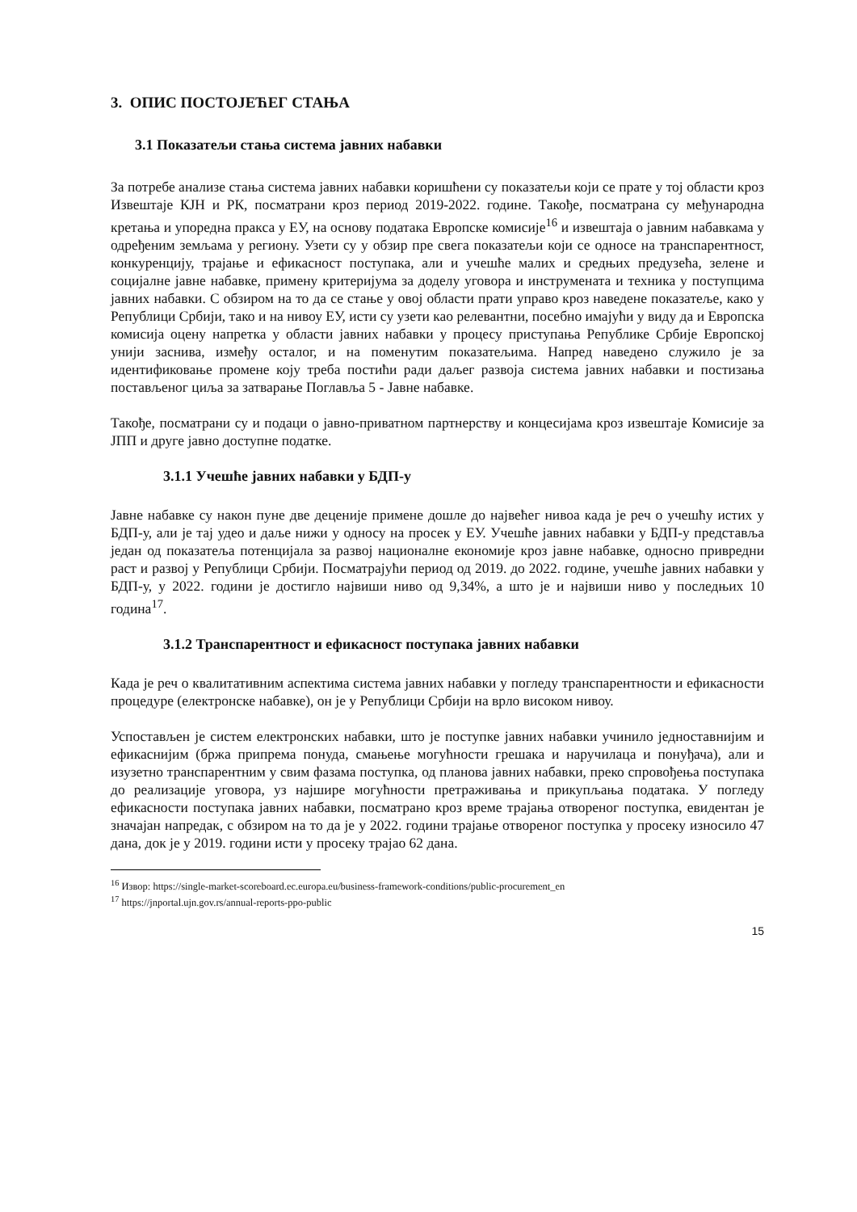3. ОПИС ПОСТОЈЕЋЕГ СТАЊА
3.1 Показатељи стања система јавних набавки
За потребе анализе стања система јавних набавки коришћени су показатељи који се прате у тој области кроз Извештаје КЈН и РК, посматрани кроз период 2019-2022. године. Такође, посматрана су међународна кретања и упоредна пракса у ЕУ, на основу података Европске комисије<sup>16</sup> и извештаја о јавним набавкама у одређеним земљама у региону. Узети су у обзир пре свега показатељи који се односе на транспарентност, конкуренцију, трајање и ефикасност поступака, али и учешће малих и средњих предузећа, зелене и социјалне јавне набавке, примену критеријума за доделу уговора и инструмената и техника у поступцима јавних набавки. С обзиром на то да се стање у овој области прати управо кроз наведене показатеље, како у Републици Србији, тако и на нивоу ЕУ, исти су узети као релевантни, посебно имајући у виду да и Европска комисија оцену напретка у области јавних набавки у процесу приступања Републике Србије Европској унији заснива, између осталог, и на поменутим показатељима. Напред наведено служило је за идентификовање промене коју треба постићи ради даљег развоја система јавних набавки и постизања постављеног циља за затварање Поглавља 5 - Јавне набавке.
Такође, посматрани су и подаци о јавно-приватном партнерству и концесијама кроз извештаје Комисије за ЈПП и друге јавно доступне податке.
3.1.1 Учешће јавних набавки у БДП-у
Јавне набавке су након пуне две деценије примене дошле до највећег нивоа када је реч о учешћу истих у БДП-у, али је тај удео и даље нижи у односу на просек у ЕУ. Учешће јавних набавки у БДП-у представља један од показатеља потенцијала за развој националне економије кроз јавне набавке, односно привредни раст и развој у Републици Србији. Посматрајући период од 2019. до 2022. године, учешће јавних набавки у БДП-у, у 2022. години је достигло највиши ниво од 9,34%, а што је и највиши ниво у последњих 10 година<sup>17</sup>.
3.1.2 Транспарентност и ефикасност поступака јавних набавки
Када је реч о квалитативним аспектима система јавних набавки у погледу транспарентности и ефикасности процедуре (електронске набавке), он је у Републици Србији на врло високом нивоу.
Успостављен је систем електронских набавки, што је поступке јавних набавки учинило једноставнијим и ефикаснијим (бржа припрема понуда, смањење могућности грешака и наручилаца и понуђача), али и изузетно транспарентним у свим фазама поступка, од планова јавних набавки, преко спровођења поступака до реализације уговора, уз најшире могућности претраживања и прикупљања података. У погледу ефикасности поступака јавних набавки, посматрано кроз време трајања отвореног поступка, евидентан је значајан напредак, с обзиром на то да је у 2022. години трајање отвореног поступка у просеку износило 47 дана, док је у 2019. години исти у просеку трајао 62 дана.
<sup>16</sup> Извор: https://single-market-scoreboard.ec.europa.eu/business-framework-conditions/public-procurement_en
<sup>17</sup> https://jnportal.ujn.gov.rs/annual-reports-ppo-public
15